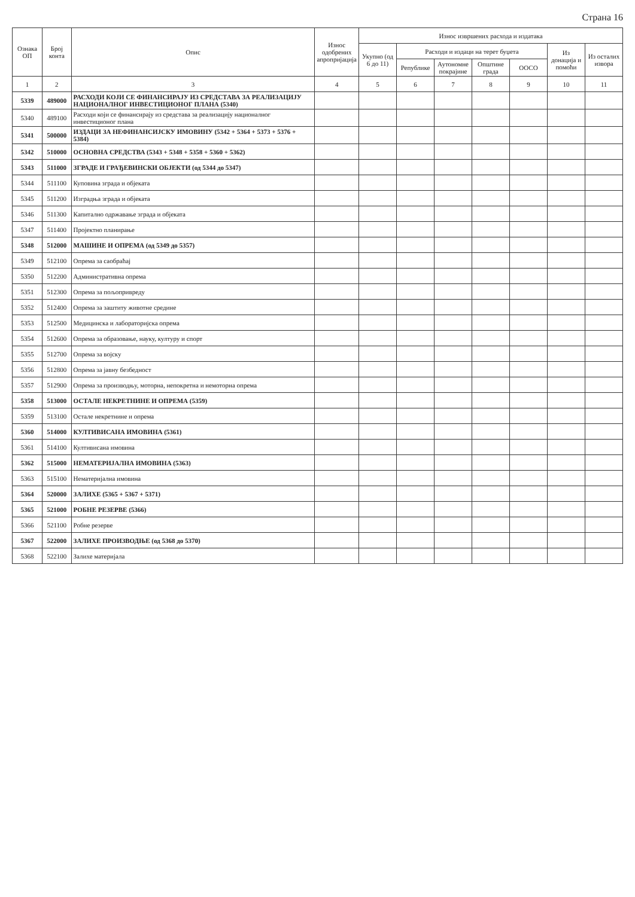Страна 16
| Ознака ОП | Број конта | Опис | Износ одобрених апропријација | Износ извршених расхода и издатака | | | | | | |
| --- | --- | --- | --- | --- | --- | --- | --- | --- | --- | --- |
| | | | | Укупно (од 6 до 11) | Расходи и издаци на терет буџета | | | | Из донација и помоћи | Из осталих извора |
| | | | | | Републике | Аутономне покрајине | Општине града | ООСО | | |
| 1 | 2 | 3 | 4 | 5 | 6 | 7 | 8 | 9 | 10 | 11 |
| 5339 | 489000 | РАСХОДИ КОЈИ СЕ ФИНАНСИРАЈУ ИЗ СРЕДСТАВА ЗА РЕАЛИЗАЦИЈУ НАЦИОНАЛНОГ ИНВЕСТИЦИОНОГ ПЛАНА (5340) | | | | | | | | |
| 5340 | 489100 | Расходи који се финансирају из средстава за реализацију националног инвестиционог плана | | | | | | | | |
| 5341 | 500000 | ИЗДАЦИ ЗА НЕФИНАНСИЈСКУ ИМОВИНУ (5342 + 5364 + 5373 + 5376 + 5384) | | | | | | | | |
| 5342 | 510000 | ОСНОВНА СРЕДСТВА (5343 + 5348 + 5358 + 5360 + 5362) | | | | | | | | |
| 5343 | 511000 | ЗГРАДЕ И ГРАЂЕВИНСКИ ОБЈЕКТИ (од 5344 до 5347) | | | | | | | | |
| 5344 | 511100 | Куповина зграда и објеката | | | | | | | | |
| 5345 | 511200 | Изградња зграда и објеката | | | | | | | | |
| 5346 | 511300 | Капитално одржавање зграда и објеката | | | | | | | | |
| 5347 | 511400 | Пројектно планирање | | | | | | | | |
| 5348 | 512000 | МАШИНЕ И ОПРЕМА (од 5349 до 5357) | | | | | | | | |
| 5349 | 512100 | Опрема за саобраћај | | | | | | | | |
| 5350 | 512200 | Административна опрема | | | | | | | | |
| 5351 | 512300 | Опрема за пољопривреду | | | | | | | | |
| 5352 | 512400 | Опрема за заштиту животне средине | | | | | | | | |
| 5353 | 512500 | Медицинска и лабораторијска опрема | | | | | | | | |
| 5354 | 512600 | Опрема за образовање, науку, културу и спорт | | | | | | | | |
| 5355 | 512700 | Опрема за војску | | | | | | | | |
| 5356 | 512800 | Опрема за јавну безбедност | | | | | | | | |
| 5357 | 512900 | Опрема за производњу, моторна, непокретна и немоторна опрема | | | | | | | | |
| 5358 | 513000 | ОСТАЛЕ НЕКРЕТНИНЕ И ОПРЕМА (5359) | | | | | | | | |
| 5359 | 513100 | Остале некретнине и опрема | | | | | | | | |
| 5360 | 514000 | КУЛТИВИСАНА ИМОВИНА (5361) | | | | | | | | |
| 5361 | 514100 | Култивисана имовина | | | | | | | | |
| 5362 | 515000 | НЕМАТЕРИЈАЛНА ИМОВИНА (5363) | | | | | | | | |
| 5363 | 515100 | Нематеријална имовина | | | | | | | | |
| 5364 | 520000 | ЗАЛИХЕ (5365 + 5367 + 5371) | | | | | | | | |
| 5365 | 521000 | РОБНЕ РЕЗЕРВЕ (5366) | | | | | | | | |
| 5366 | 521100 | Робне резерве | | | | | | | | |
| 5367 | 522000 | ЗАЛИХЕ ПРОИЗВОДЊЕ (од 5368 до 5370) | | | | | | | | |
| 5368 | 522100 | Залихе материјала | | | | | | | | |